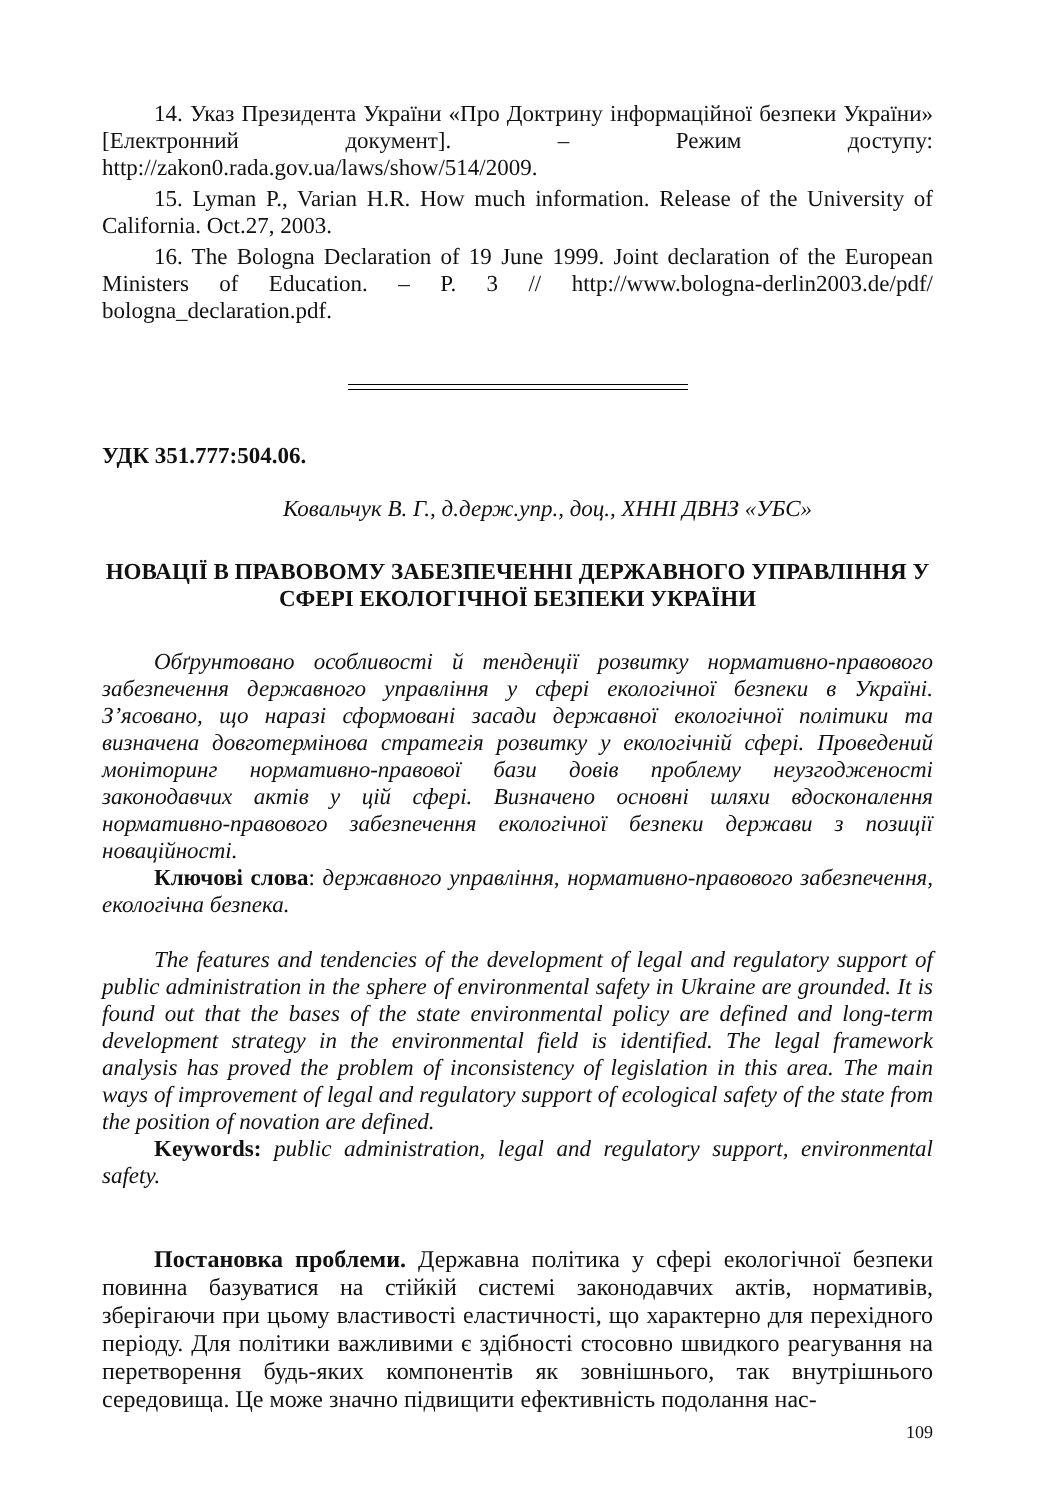14. Указ Президента України «Про Доктрину інформаційної безпеки України» [Електронний документ]. – Режим доступу: http://zakon0.rada.gov.ua/laws/show/514/2009.
15. Lyman P., Varian H.R. How much information. Release of the University of California. Oct.27, 2003.
16. The Bologna Declaration of 19 June 1999. Joint declaration of the European Ministers of Education. – P. 3 // http://www.bologna-derlin2003.de/pdf/ bologna_declaration.pdf.
УДК 351.777:504.06.
Ковальчук В. Г., д.держ.упр., доц., ХННІ ДВНЗ «УБС»
НОВАЦІЇ В ПРАВОВОМУ ЗАБЕЗПЕЧЕННІ ДЕРЖАВНОГО УПРАВЛІННЯ У СФЕРІ ЕКОЛОГІЧНОЇ БЕЗПЕКИ УКРАЇНИ
Обґрунтовано особливості й тенденції розвитку нормативно-правового забезпечення державного управління у сфері екологічної безпеки в Україні. З’ясовано, що наразі сформовані засади державної екологічної політики та визначена довготермінова стратегія розвитку у екологічній сфері. Проведений моніторинг нормативно-правової бази довів проблему неузгодженості законодавчих актів у цій сфері. Визначено основні шляхи вдосконалення нормативно-правового забезпечення екологічної безпеки держави з позиції новаційності.
Ключові слова: державного управління, нормативно-правового забезпечення, екологічна безпека.
The features and tendencies of the development of legal and regulatory support of public administration in the sphere of environmental safety in Ukraine are grounded. It is found out that the bases of the state environmental policy are defined and long-term development strategy in the environmental field is identified. The legal framework analysis has proved the problem of inconsistency of legislation in this area. The main ways of improvement of legal and regulatory support of ecological safety of the state from the position of novation are defined.
Keywords: public administration, legal and regulatory support, environmental safety.
Постановка проблеми. Державна політика у сфері екологічної безпеки повинна базуватися на стійкій системі законодавчих актів, нормативів, зберігаючи при цьому властивості еластичності, що характерно для перехідного періоду. Для політики важливими є здібності стосовно швидкого реагування на перетворення будь-яких компонентів як зовнішнього, так внутрішнього середовища. Це може значно підвищити ефективність подолання нас-
109